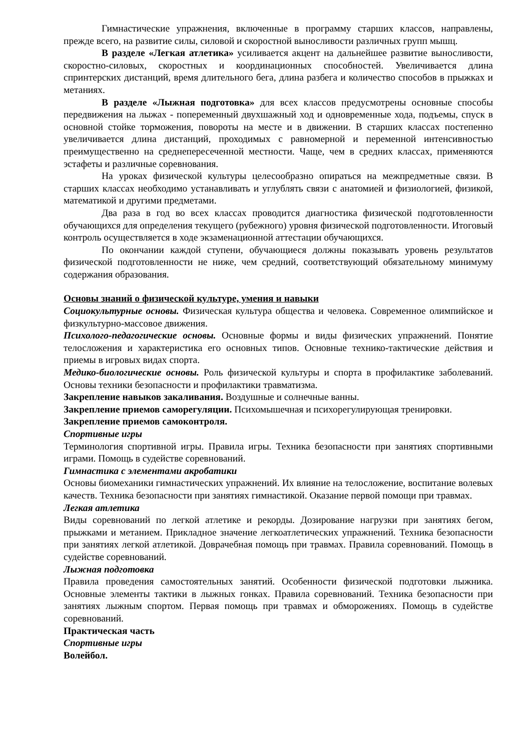Гимнастические упражнения, включенные в программу старших классов, направлены, прежде всего, на развитие силы, силовой и скоростной выносливости различных групп мышц.
В разделе «Легкая атлетика» усиливается акцент на дальнейшее развитие выносливости, скоростно-силовых, скоростных и координационных способностей. Увеличивается длина спринтерских дистанций, время длительного бега, длина разбега и количество способов в прыжках и метаниях.
В разделе «Лыжная подготовка» для всех классов предусмотрены основные способы передвижения на лыжах - попеременный двухшажный ход и одновременные хода, подъемы, спуск в основной стойке торможения, повороты на месте и в движении. В старших классах постепенно увеличивается длина дистанций, проходимых с равномерной и переменной интенсивностью преимущественно на среднепересеченной местности. Чаще, чем в средних классах, применяются эстафеты и различные соревнования.
На уроках физической культуры целесообразно опираться на межпредметные связи. В старших классах необходимо устанавливать и углублять связи с анатомией и физиологией, физикой, математикой и другими предметами.
Два раза в год во всех классах проводится диагностика физической подготовленности обучающихся для определения текущего (рубежного) уровня физической подготовленности. Итоговый контроль осуществляется в ходе экзаменационной аттестации обучающихся.
По окончании каждой ступени, обучающиеся должны показывать уровень результатов физической подготовленности не ниже, чем средний, соответствующий обязательному минимуму содержания образования.
Основы знаний о физической культуре, умения и навыки
Социокультурные основы. Физическая культура общества и человека. Современное олимпийское и физкультурно-массовое движения.
Психолого-педагогические основы. Основные формы и виды физических упражнений. Понятие телосложения и характеристика его основных типов. Основные технико-тактические действия и приемы в игровых видах спорта.
Медико-биологические основы. Роль физической культуры и спорта в профилактике заболеваний. Основы техники безопасности и профилактики травматизма.
Закрепление навыков закаливания. Воздушные и солнечные ванны.
Закрепление приемов саморегуляции. Психомышечная и психорегулирующая тренировки.
Закрепление приемов самоконтроля.
Спортивные игры
Терминология спортивной игры. Правила игры. Техника безопасности при занятиях спортивными играми. Помощь в судействе соревнований.
Гимнастика с элементами акробатики
Основы биомеханики гимнастических упражнений. Их влияние на телосложение, воспитание волевых качеств. Техника безопасности при занятиях гимнастикой. Оказание первой помощи при травмах.
Легкая атлетика
Виды соревнований по легкой атлетике и рекорды. Дозирование нагрузки при занятиях бегом, прыжками и метанием. Прикладное значение легкоатлетических упражнений. Техника безопасности при занятиях легкой атлетикой. Доврачебная помощь при травмах. Правила соревнований. Помощь в судействе соревнований.
Лыжная подготовка
Правила проведения самостоятельных занятий. Особенности физической подготовки лыжника. Основные элементы тактики в лыжных гонках. Правила соревнований. Техника безопасности при занятиях лыжным спортом. Первая помощь при травмах и обморожениях. Помощь в судействе соревнований.
Практическая часть
Спортивные игры
Волейбол.